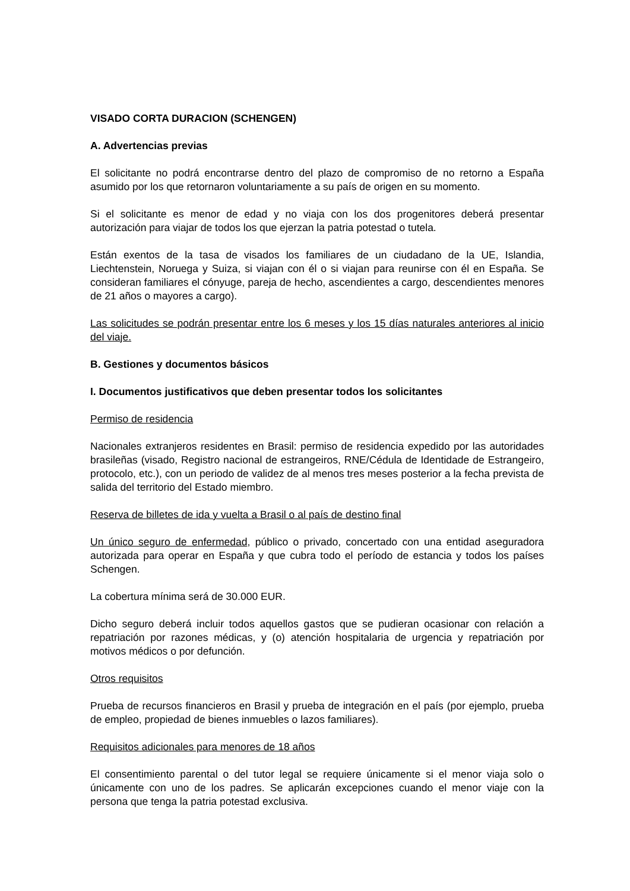VISADO CORTA DURACION (SCHENGEN)
A. Advertencias previas
El solicitante no podrá encontrarse dentro del plazo de compromiso de no retorno a España asumido por los que retornaron voluntariamente a su país de origen en su momento.
Si el solicitante es menor de edad y no viaja con los dos progenitores deberá presentar autorización para viajar de todos los que ejerzan la patria potestad o tutela.
Están exentos de la tasa de visados los familiares de un ciudadano de la UE, Islandia, Liechtenstein, Noruega y Suiza, si viajan con él o si viajan para reunirse con él en España. Se consideran familiares el cónyuge, pareja de hecho, ascendientes a cargo, descendientes menores de 21 años o mayores a cargo).
Las solicitudes se podrán presentar entre los 6 meses y los 15 días naturales anteriores al inicio del viaje.
B. Gestiones y documentos básicos
I. Documentos justificativos que deben presentar todos los solicitantes
Permiso de residencia
Nacionales extranjeros residentes en Brasil: permiso de residencia expedido por las autoridades brasileñas (visado, Registro nacional de estrangeiros, RNE/Cédula de Identidade de Estrangeiro, protocolo, etc.), con un periodo de validez de al menos tres meses posterior a la fecha prevista de salida del territorio del Estado miembro.
Reserva de billetes de ida y vuelta a Brasil o al país de destino final
Un único seguro de enfermedad, público o privado, concertado con una entidad aseguradora autorizada para operar en España y que cubra todo el período de estancia y todos los países Schengen.
La cobertura mínima será de 30.000 EUR.
Dicho seguro deberá incluir todos aquellos gastos que se pudieran ocasionar con relación a repatriación por razones médicas, y (o) atención hospitalaria de urgencia y repatriación por motivos médicos o por defunción.
Otros requisitos
Prueba de recursos financieros en Brasil y prueba de integración en el país (por ejemplo, prueba de empleo, propiedad de bienes inmuebles o lazos familiares).
Requisitos adicionales para menores de 18 años
El consentimiento parental o del tutor legal se requiere únicamente si el menor viaja solo o únicamente con uno de los padres. Se aplicarán excepciones cuando el menor viaje con la persona que tenga la patria potestad exclusiva.